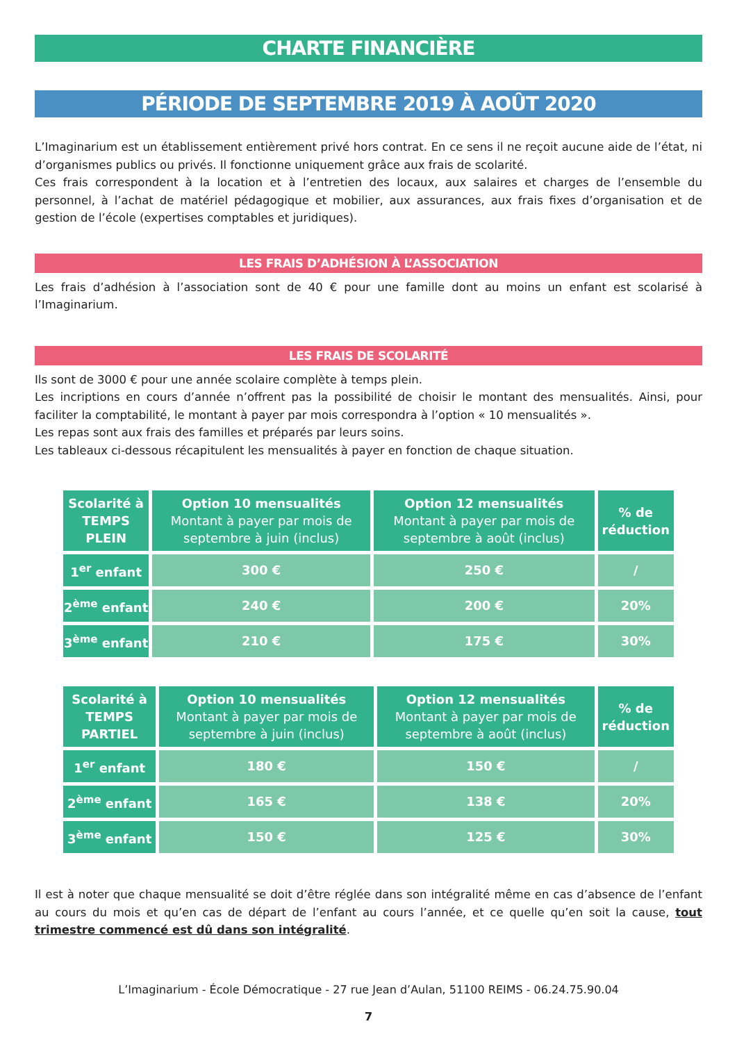CHARTE FINANCIÈRE
PÉRIODE DE SEPTEMBRE 2019 À AOÛT 2020
L’Imaginarium est un établissement entièrement privé hors contrat. En ce sens il ne reçoit aucune aide de l’état, ni d’organismes publics ou privés. Il fonctionne uniquement grâce aux frais de scolarité.
Ces frais correspondent à la location et à l’entretien des locaux, aux salaires et charges de l’ensemble du personnel, à l’achat de matériel pédagogique et mobilier, aux assurances, aux frais fixes d’organisation et de gestion de l’école (expertises comptables et juridiques).
LES FRAIS D’ADHÉSION À L’ASSOCIATION
Les frais d’adhésion à l’association sont de 40 € pour une famille dont au moins un enfant est scolarisé à l’Imaginarium.
LES FRAIS DE SCOLARITÉ
Ils sont de 3000 € pour une année scolaire complète à temps plein.
Les incriptions en cours d’année n’offrent pas la possibilité de choisir le montant des mensualités. Ainsi, pour faciliter la comptabilité, le montant à payer par mois correspondra à l’option « 10 mensualités ».
Les repas sont aux frais des familles et préparés par leurs soins.
Les tableaux ci-dessous récapitulent les mensualités à payer en fonction de chaque situation.
| Scolarité à TEMPS PLEIN | Option 10 mensualités Montant à payer par mois de septembre à juin (inclus) | Option 12 mensualités Montant à payer par mois de septembre à août (inclus) | % de réduction |
| --- | --- | --- | --- |
| 1<sup>er</sup> enfant | 300 € | 250 € | / |
| 2<sup>ème</sup> enfant | 240 € | 200 € | 20% |
| 3<sup>ème</sup> enfant | 210 € | 175 € | 30% |
| Scolarité à TEMPS PARTIEL | Option 10 mensualités Montant à payer par mois de septembre à juin (inclus) | Option 12 mensualités Montant à payer par mois de septembre à août (inclus) | % de réduction |
| --- | --- | --- | --- |
| 1<sup>er</sup> enfant | 180 € | 150 € | / |
| 2<sup>ème</sup> enfant | 165 € | 138 € | 20% |
| 3<sup>ème</sup> enfant | 150 € | 125 € | 30% |
Il est à noter que chaque mensualité se doit d’être réglée dans son intégralité même en cas d’absence de l’enfant au cours du mois et qu’en cas de départ de l’enfant au cours l’année, et ce quelle qu’en soit la cause, tout trimestre commencé est dû dans son intégralité.
L’Imaginarium - École Démocratique - 27 rue Jean d’Aulan, 51100 REIMS - 06.24.75.90.04
7